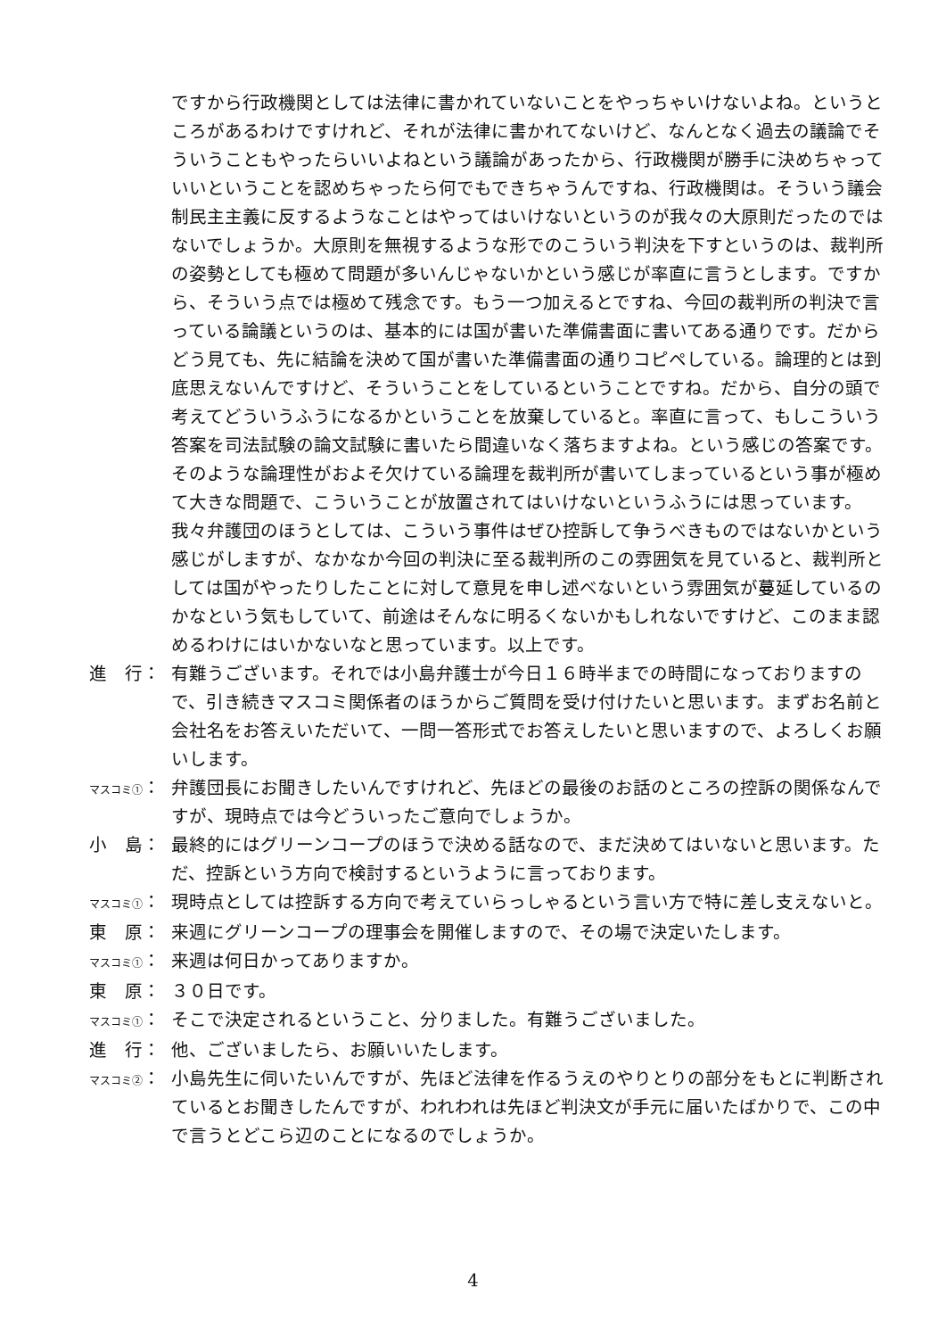ですから行政機関としては法律に書かれていないことをやっちゃいけないよね。というところがあるわけですけれど、それが法律に書かれてないけど、なんとなく過去の議論でそういうこともやったらいいよねという議論があったから、行政機関が勝手に決めちゃっていいということを認めちゃったら何でもできちゃうんですね、行政機関は。そういう議会制民主主義に反するようなことはやってはいけないというのが我々の大原則だったのではないでしょうか。大原則を無視するような形でのこういう判決を下すというのは、裁判所の姿勢としても極めて問題が多いんじゃないかという感じが率直に言うとします。ですから、そういう点では極めて残念です。もう一つ加えるとですね、今回の裁判所の判決で言っている論議というのは、基本的には国が書いた準備書面に書いてある通りです。だからどう見ても、先に結論を決めて国が書いた準備書面の通りコピペしている。論理的とは到底思えないんですけど、そういうことをしているということですね。だから、自分の頭で考えてどういうふうになるかということを放棄していると。率直に言って、もしこういう答案を司法試験の論文試験に書いたら間違いなく落ちますよね。という感じの答案です。そのような論理性がおよそ欠けている論理を裁判所が書いてしまっているという事が極めて大きな問題で、こういうことが放置されてはいけないというふうには思っています。我々弁護団のほうとしては、こういう事件はぜひ控訴して争うべきものではないかという感じがしますが、なかなか今回の判決に至る裁判所のこの雰囲気を見ていると、裁判所としては国がやったりしたことに対して意見を申し述べないという雰囲気が蔓延しているのかなという気もしていて、前途はそんなに明るくないかもしれないですけど、このまま認めるわけにはいかないなと思っています。以上です。
進　行： 有難うございます。それでは小島弁護士が今日１６時半までの時間になっておりますので、引き続きマスコミ関係者のほうからご質問を受け付けたいと思います。まずお名前と会社名をお答えいただいて、一問一答形式でお答えしたいと思いますので、よろしくお願いします。
マスコミ①： 弁護団長にお聞きしたいんですけれど、先ほどの最後のお話のところの控訴の関係なんですが、現時点では今どういったご意向でしょうか。
小　島： 最終的にはグリーンコープのほうで決める話なので、まだ決めてはいないと思います。ただ、控訴という方向で検討するというように言っております。
マスコミ①： 現時点としては控訴する方向で考えていらっしゃるという言い方で特に差し支えないと。
東　原： 来週にグリーンコープの理事会を開催しますので、その場で決定いたします。
マスコミ①： 来週は何日かってありますか。
東　原： ３０日です。
マスコミ①： そこで決定されるということ、分りました。有難うございました。
進　行： 他、ございましたら、お願いいたします。
マスコミ②： 小島先生に伺いたいんですが、先ほど法律を作るうえのやりとりの部分をもとに判断されているとお聞きしたんですが、われわれは先ほど判決文が手元に届いたばかりで、この中で言うとどこら辺のことになるのでしょうか。
4